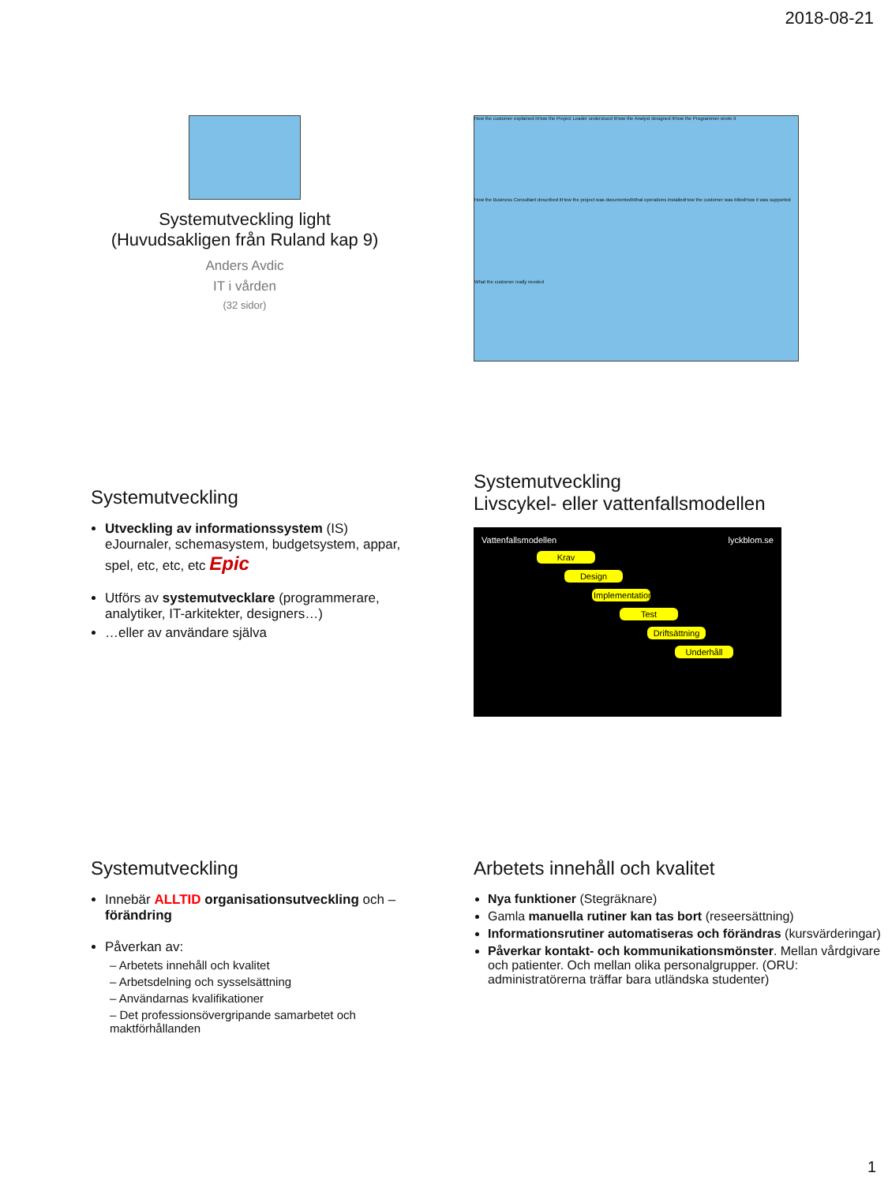2018-08-21
Systemutveckling light
(Huvudsakligen från Ruland kap 9)
Anders Avdic
IT i vården
(32 sidor)
How the customer explained it How the Project Leader understood it How the Analyst designed it How the Programmer wrote it How the Business Consultant described it How the project was documented What operations installed How the customer was billed How it was supported What the customer really needed
Systemutveckling
Utveckling av informationssystem (IS) eJournaler, schemasystem, budgetsystem, appar, spel, etc, etc, etc Epic
Utförs av systemutvecklare (programmerare, analytiker, IT-arkitekter, designers…)
…eller av användare själva
Systemutveckling
Livscykel- eller vattenfallsmodellen
Vattenfallsmodellen lyckblom.se
Krav
Design
Implementation
Test
Driftsättning
Underhåll
Systemutveckling
Innebär ALLTID organisationsutveckling och – förändring
Påverkan av:
– Arbetets innehåll och kvalitet
– Arbetsdelning och sysselsättning
– Användarnas kvalifikationer
– Det professionsövergripande samarbetet och maktförhållanden
Arbetets innehåll och kvalitet
Nya funktioner (Stegräknare)
Gamla manuella rutiner kan tas bort (reseersättning)
Informationsrutiner automatiseras och förändras (kursvärderingar)
Påverkar kontakt- och kommunikationsmönster. Mellan vårdgivare och patienter. Och mellan olika personalgrupper. (ORU: administratörerna träffar bara utländska studenter)
1